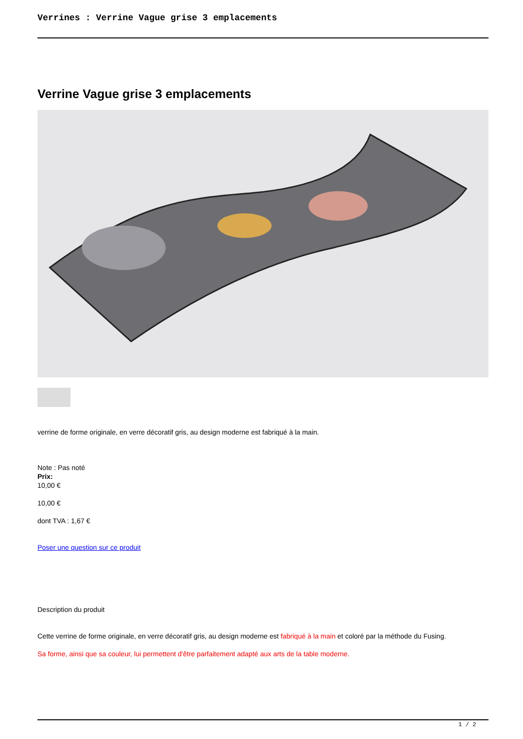Verrines : Verrine Vague grise 3 emplacements
Verrine Vague grise 3 emplacements
verrine de forme originale, en verre décoratif gris, au design moderne est fabriqué à la main.
Note : Pas noté
Prix:
10,00 €
10,00 €
dont TVA : 1,67 €
Poser une question sur ce produit
Description du produit
Cette verrine de forme originale, en verre décoratif gris, au design moderne est fabriqué à la main et coloré par la méthode du Fusing.
Sa forme, ainsi que sa couleur, lui permettent d'être parfaitement adapté aux arts de la table moderne.
1 / 2